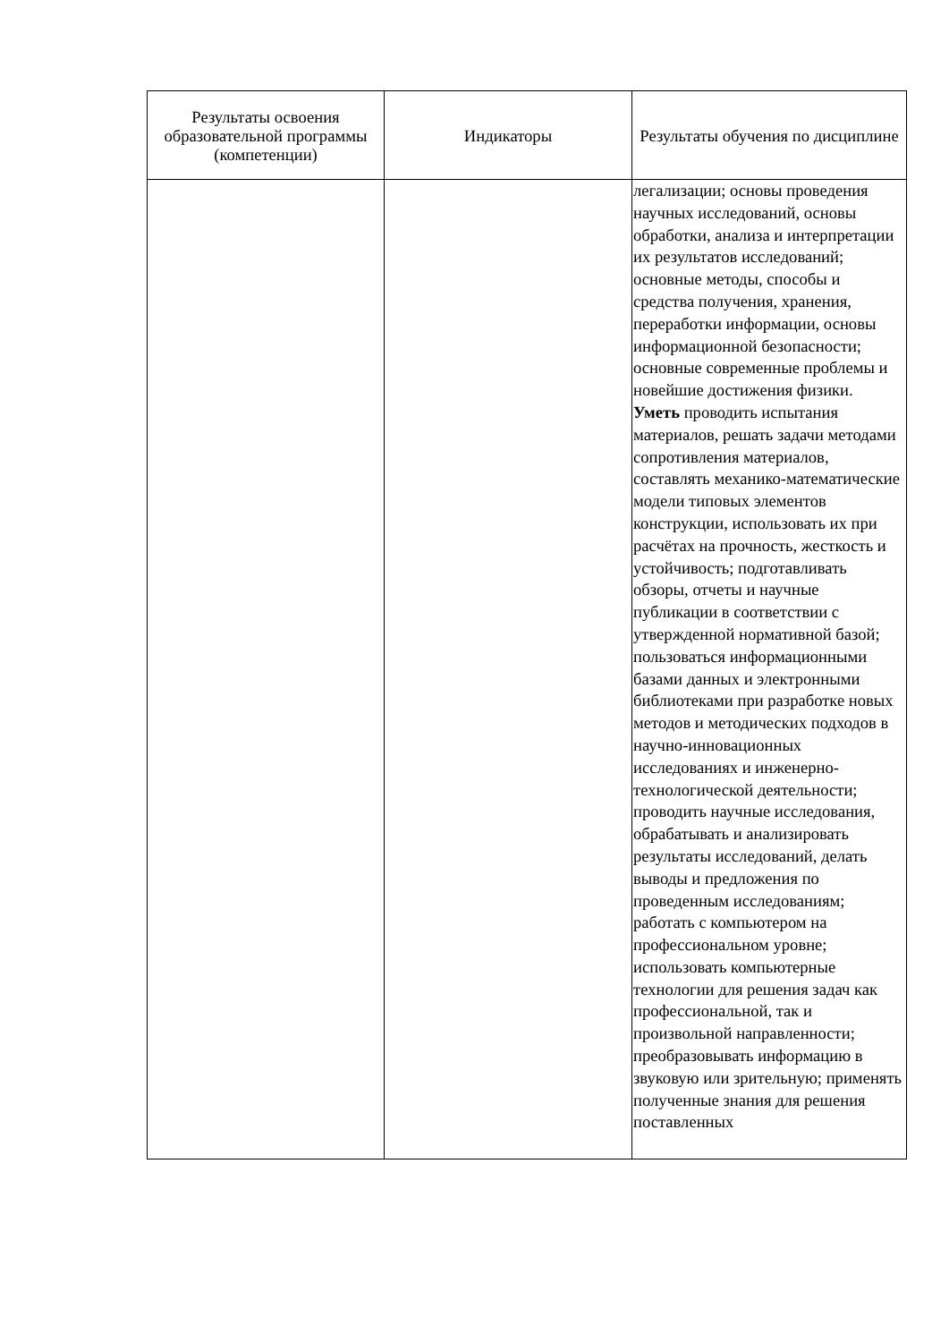| Результаты освоения образовательной программы (компетенции) | Индикаторы | Результаты обучения по дисциплине |
| --- | --- | --- |
| | | легализации; основы проведения научных исследований, основы обработки, анализа и интерпретации их результатов исследований; основные методы, способы и средства получения, хранения, переработки информации, основы информационной безопасности; основные современные проблемы и новейшие достижения физики. Уметь проводить испытания материалов, решать задачи методами сопротивления материалов, составлять механико-математические модели типовых элементов конструкции, использовать их при расчётах на прочность, жесткость и устойчивость; подготавливать обзоры, отчеты и научные публикации в соответствии с утвержденной нормативной базой; пользоваться информационными базами данных и электронными библиотеками при разработке новых методов и методических подходов в научно-инновационных исследованиях и инженерно-технологической деятельности; проводить научные исследования, обрабатывать и анализировать результаты исследований, делать выводы и предложения по проведенным исследованиям; работать с компьютером на профессиональном уровне; использовать компьютерные технологии для решения задач как профессиональной, так и произвольной направленности; преобразовывать информацию в звуковую или зрительную; применять полученные знания для решения поставленных |